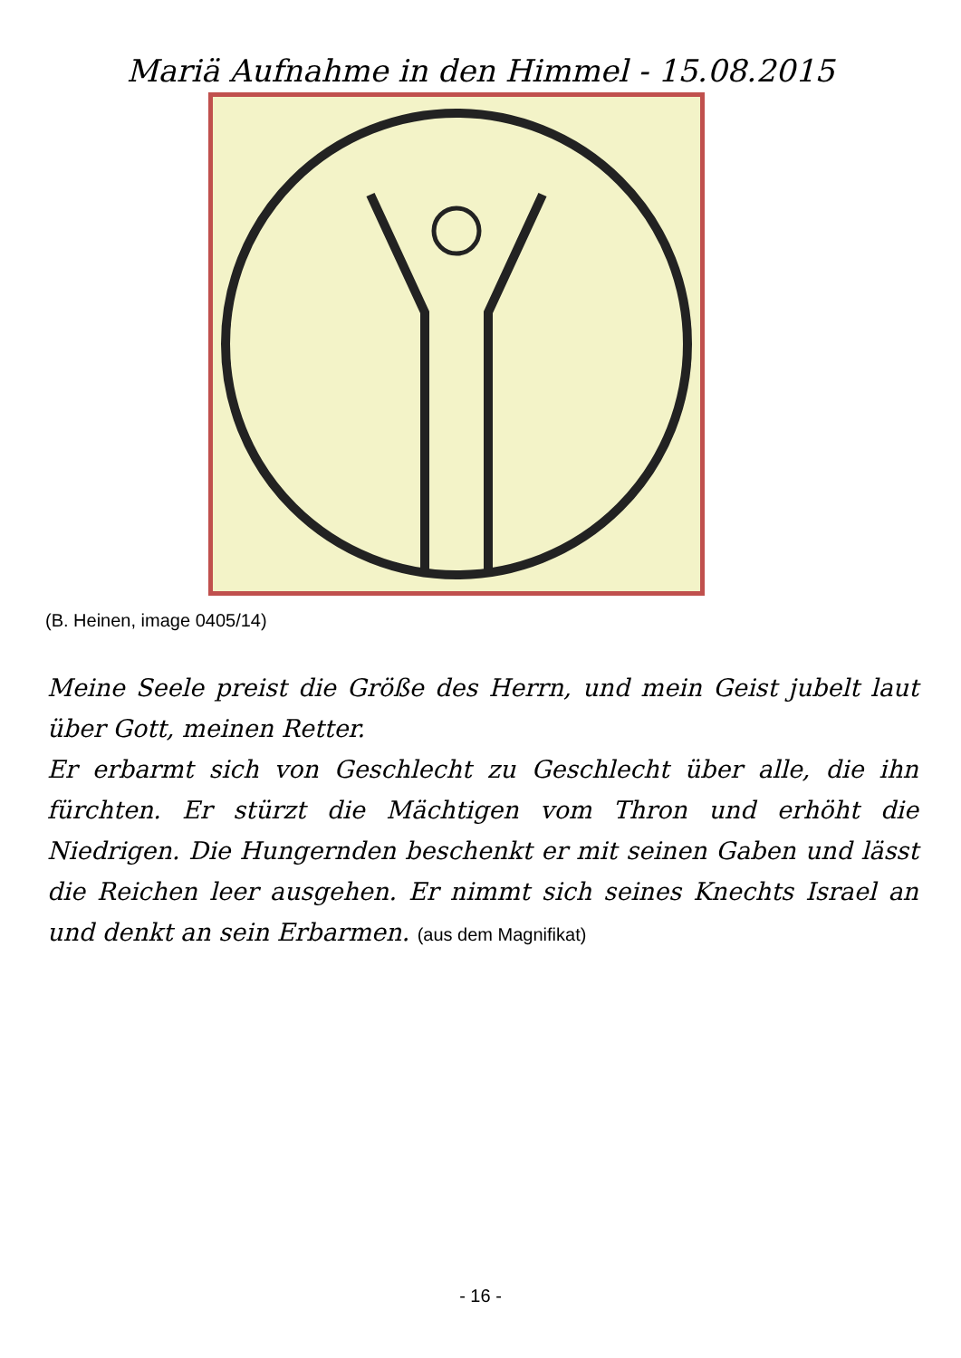Mariä Aufnahme in den Himmel - 15.08.2015
(B. Heinen, image 0405/14)
Meine Seele preist die Größe des Herrn, und mein Geist jubelt laut über Gott, meinen Retter.
Er erbarmt sich von Geschlecht zu Geschlecht über alle, die ihn fürchten. Er stürzt die Mächtigen vom Thron und erhöht die Niedrigen. Die Hungernden beschenkt er mit seinen Gaben und lässt die Reichen leer ausgehen. Er nimmt sich seines Knechts Israel an und denkt an sein Erbarmen. (aus dem Magnifikat)
- 16 -